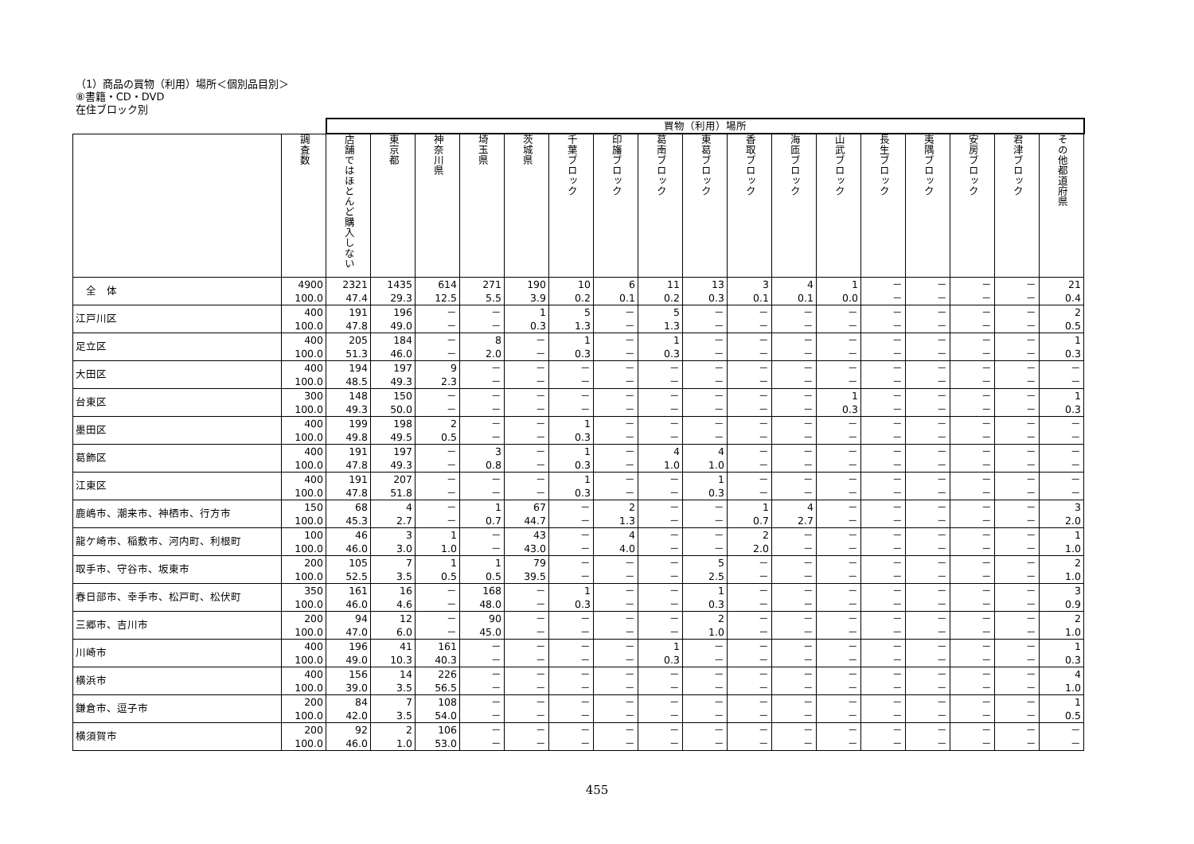（1）商品の買物（利用）場所＜個別品目別＞
⑧書籍・CD・DVD
在住ブロック別
| | | 買物（利用）場所 | | | | | | | | | | | | | | | | |
| --- | --- | --- | --- | --- | --- | --- | --- | --- | --- | --- | --- | --- | --- | --- | --- | --- | --- | --- |
| | 調査数 | 店舗ではほとんど購入しない | 東京都 | 神奈川県 | 埼玉県 | 茨城県 | 千葉ブロック | 印旛ブロック | 葛南ブロック | 東葛ブロック | 香取ブロック | 海匝ブロック | 山武ブロック | 長生ブロック | 夷隅ブロック | 安房ブロック | 君津ブロック | その他都道府県 |
| 全 体 | 4900 100.0 | 2321 47.4 | 1435 29.3 | 614 12.5 | 271 5.5 | 190 3.9 | 10 0.2 | 6 0.1 | 11 0.2 | 13 0.3 | 3 0.1 | 4 0.1 | 1 0.0 | － － | － － | － － | － － | 21 0.4 |
| 江戸川区 | 400 100.0 | 191 47.8 | 196 49.0 | － － | － － | 1 0.3 | 5 1.3 | － － | 5 1.3 | － － | － － | － － | － － | － － | － － | － － | － － | 2 0.5 |
| 足立区 | 400 100.0 | 205 51.3 | 184 46.0 | － － | 8 2.0 | － － | 1 0.3 | － － | 1 0.3 | － － | － － | － － | － － | － － | － － | － － | － － | 1 0.3 |
| 大田区 | 400 100.0 | 194 48.5 | 197 49.3 | 9 2.3 | － － | － － | － － | － － | － － | － － | － － | － － | － － | － － | － － | － － | － － | － － |
| 台東区 | 300 100.0 | 148 49.3 | 150 50.0 | － － | － － | － － | － － | － － | － － | － － | － － | － － | 1 0.3 | － － | － － | － － | － － | 1 0.3 |
| 墨田区 | 400 100.0 | 199 49.8 | 198 49.5 | 2 0.5 | － － | － － | 1 0.3 | － － | － － | － － | － － | － － | － － | － － | － － | － － | － － | － － |
| 葛飾区 | 400 100.0 | 191 47.8 | 197 49.3 | － － | 3 0.8 | － － | 1 0.3 | － － | 4 1.0 | 4 1.0 | － － | － － | － － | － － | － － | － － | － － | － － |
| 江東区 | 400 100.0 | 191 47.8 | 207 51.8 | － － | － － | － － | 1 0.3 | － － | － － | 1 0.3 | － － | － － | － － | － － | － － | － － | － － | － － |
| 鹿嶋市、潮来市、神栖市、行方市 | 150 100.0 | 68 45.3 | 4 2.7 | － － | 1 0.7 | 67 44.7 | － － | 2 1.3 | － － | － － | 1 0.7 | 4 2.7 | － － | － － | － － | － － | － － | 3 2.0 |
| 龍ケ崎市、稲敷市、河内町、利根町 | 100 100.0 | 46 46.0 | 3 3.0 | 1 1.0 | － － | 43 43.0 | － － | 4 4.0 | － － | － － | 2 2.0 | － － | － － | － － | － － | － － | － － | 1 1.0 |
| 取手市、守谷市、坂東市 | 200 100.0 | 105 52.5 | 7 3.5 | 1 0.5 | 1 0.5 | 79 39.5 | － － | － － | － － | 5 2.5 | － － | － － | － － | － － | － － | － － | － － | 2 1.0 |
| 春日部市、幸手市、松戸町、松伏町 | 350 100.0 | 161 46.0 | 16 4.6 | － － | 168 48.0 | － － | 1 0.3 | － － | － － | 1 0.3 | － － | － － | － － | － － | － － | － － | － － | 3 0.9 |
| 三郷市、吉川市 | 200 100.0 | 94 47.0 | 12 6.0 | － － | 90 45.0 | － － | － － | － － | － － | 2 1.0 | － － | － － | － － | － － | － － | － － | － － | 2 1.0 |
| 川崎市 | 400 100.0 | 196 49.0 | 41 10.3 | 161 40.3 | － － | － － | － － | － － | 1 0.3 | － － | － － | － － | － － | － － | － － | － － | － － | 1 0.3 |
| 横浜市 | 400 100.0 | 156 39.0 | 14 3.5 | 226 56.5 | － － | － － | － － | － － | － － | － － | － － | － － | － － | － － | － － | － － | － － | 4 1.0 |
| 鎌倉市、逗子市 | 200 100.0 | 84 42.0 | 7 3.5 | 108 54.0 | － － | － － | － － | － － | － － | － － | － － | － － | － － | － － | － － | － － | － － | 1 0.5 |
| 横須賀市 | 200 100.0 | 92 46.0 | 2 1.0 | 106 53.0 | － － | － － | － － | － － | － － | － － | － － | － － | － － | － － | － － | － － | － － | － － |
455